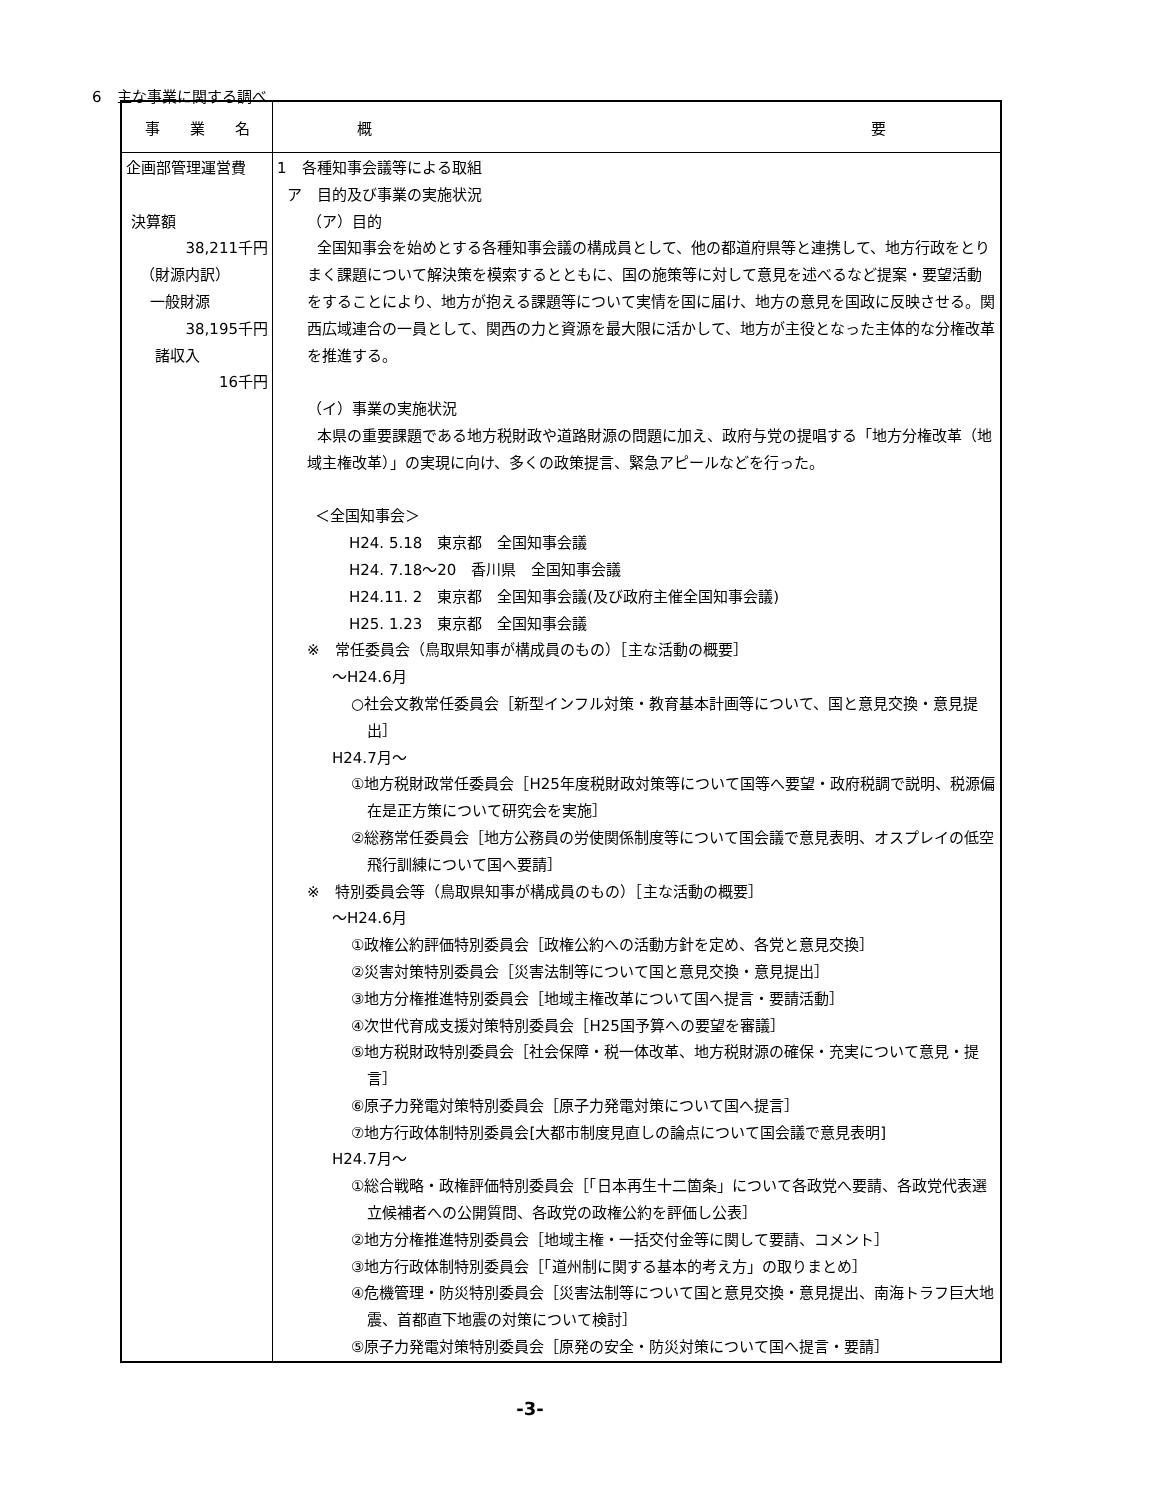6　主な事業に関する調べ
| 事 業 名 | 概 要 |
| --- | --- |
| 企画部管理運営費 決算額 38,211千円 （財源内訳） 一般財源 38,195千円 諸収入 16千円 | 1 各種知事会議等による取組 ア 目的及び事業の実施状況 （ア）目的 全国知事会を始めとする各種知事会議の構成員として、他の都道府県等と連携して、地方行政をとりまく課題について解決策を模索するとともに、国の施策等に対して意見を述べるなど提案・要望活動をすることにより、地方が抱える課題等について実情を国に届け、地方の意見を国政に反映させる。関西広域連合の一員として、関西の力と資源を最大限に活かして、地方が主役となった主体的な分権改革を推進する。 （イ）事業の実施状況 本県の重要課題である地方税財政や道路財源の問題に加え、政府与党の提唱する「地方分権改革（地域主権改革）」の実現に向け、多くの政策提言、緊急アピールなどを行った。 ＜全国知事会＞ H24. 5.18 東京都 全国知事会議 H24. 7.18～20 香川県 全国知事会議 H24.11. 2 東京都 全国知事会議(及び政府主催全国知事会議) H25. 1.23 東京都 全国知事会議 ※ 常任委員会（鳥取県知事が構成員のもの）［主な活動の概要］ ～H24.6月 ○社会文教常任委員会［新型インフル対策・教育基本計画等について、国と意見交換・意見提出］ H24.7月～ ①地方税財政常任委員会［H25年度税財政対策等について国等へ要望・政府税調で説明、税源偏在是正方策について研究会を実施］ ②総務常任委員会［地方公務員の労使関係制度等について国会議で意見表明、オスプレイの低空飛行訓練について国へ要請］ ※ 特別委員会等（鳥取県知事が構成員のもの）［主な活動の概要］ ～H24.6月 ①政権公約評価特別委員会［政権公約への活動方針を定め、各党と意見交換］ ②災害対策特別委員会［災害法制等について国と意見交換・意見提出］ ③地方分権推進特別委員会［地域主権改革について国へ提言・要請活動］ ④次世代育成支援対策特別委員会［H25国予算への要望を審議］ ⑤地方税財政特別委員会［社会保障・税一体改革、地方税財源の確保・充実について意見・提言］ ⑥原子力発電対策特別委員会［原子力発電対策について国へ提言］ ⑦地方行政体制特別委員会[大都市制度見直しの論点について国会議で意見表明] H24.7月～ ①総合戦略・政権評価特別委員会［「日本再生十二箇条」について各政党へ要請、各政党代表選立候補者への公開質問、各政党の政権公約を評価し公表］ ②地方分権推進特別委員会［地域主権・一括交付金等に関して要請、コメント］ ③地方行政体制特別委員会［「道州制に関する基本的考え方」の取りまとめ］ ④危機管理・防災特別委員会［災害法制等について国と意見交換・意見提出、南海トラフ巨大地震、首都直下地震の対策について検討］ ⑤原子力発電対策特別委員会［原発の安全・防災対策について国へ提言・要請］ |
-3-